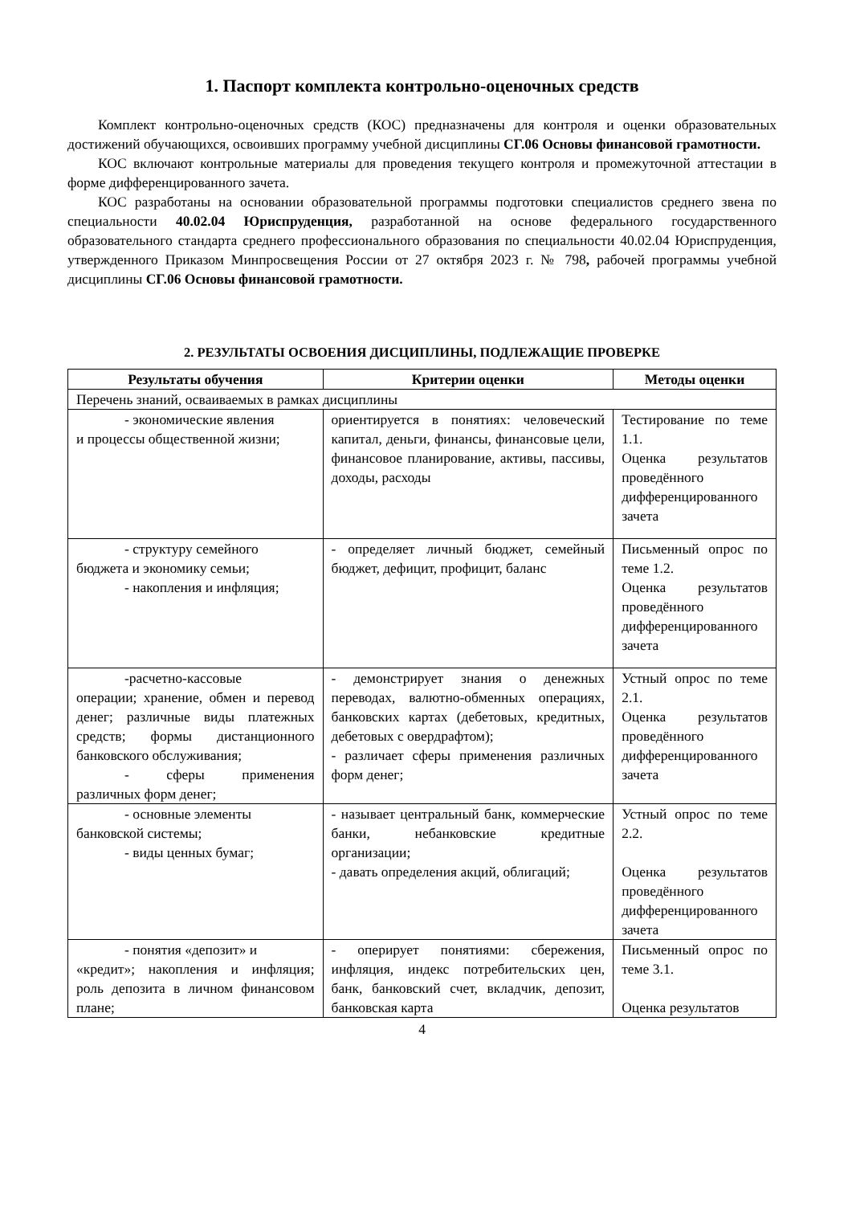1. Паспорт комплекта контрольно-оценочных средств
Комплект контрольно-оценочных средств (КОС) предназначены для контроля и оценки образовательных достижений обучающихся, освоивших программу учебной дисциплины СГ.06 Основы финансовой грамотности.
КОС включают контрольные материалы для проведения текущего контроля и промежуточной аттестации в форме дифференцированного зачета.
КОС разработаны на основании образовательной программы подготовки специалистов среднего звена по специальности 40.02.04 Юриспруденция, разработанной на основе федерального государственного образовательного стандарта среднего профессионального образования по специальности 40.02.04 Юриспруденция, утвержденного Приказом Минпросвещения России от 27 октября 2023 г. № 798, рабочей программы учебной дисциплины СГ.06 Основы финансовой грамотности.
2. РЕЗУЛЬТАТЫ ОСВОЕНИЯ ДИСЦИПЛИНЫ, ПОДЛЕЖАЩИЕ ПРОВЕРКЕ
| Результаты обучения | Критерии оценки | Методы оценки |
| --- | --- | --- |
| Перечень знаний, осваиваемых в рамках дисциплины | | |
| - экономические явления и процессы общественной жизни; | ориентируется в понятиях: человеческий капитал, деньги, финансы, финансовые цели, финансовое планирование, активы, пассивы, доходы, расходы | Тестирование по теме 1.1. Оценка результатов проведённого дифференцированного зачета |
| - структуру семейного бюджета и экономику семьи; - накопления и инфляция; | - определяет личный бюджет, семейный бюджет, дефицит, профицит, баланс | Письменный опрос по теме 1.2. Оценка результатов проведённого дифференцированного зачета |
| -расчетно-кассовые операции; хранение, обмен и перевод денег; различные виды платежных средств; формы дистанционного банковского обслуживания; - сферы применения различных форм денег; | - демонстрирует знания о денежных переводах, валютно-обменных операциях, банковских картах (дебетовых, кредитных, дебетовых с овердрафтом); - различает сферы применения различных форм денег; | Устный опрос по теме 2.1. Оценка результатов проведённого дифференцированного зачета |
| - основные элементы банковской системы; - виды ценных бумаг; | - называет центральный банк, коммерческие банки, небанковские кредитные организации; - давать определения акций, облигаций; | Устный опрос по теме 2.2. Оценка результатов проведённого дифференцированного зачета |
| - понятия «депозит» и «кредит»; накопления и инфляция; роль депозита в личном финансовом плане; | - оперирует понятиями: сбережения, инфляция, индекс потребительских цен, банк, банковский счет, вкладчик, депозит, банковская карта | Письменный опрос по теме 3.1. Оценка результатов |
4